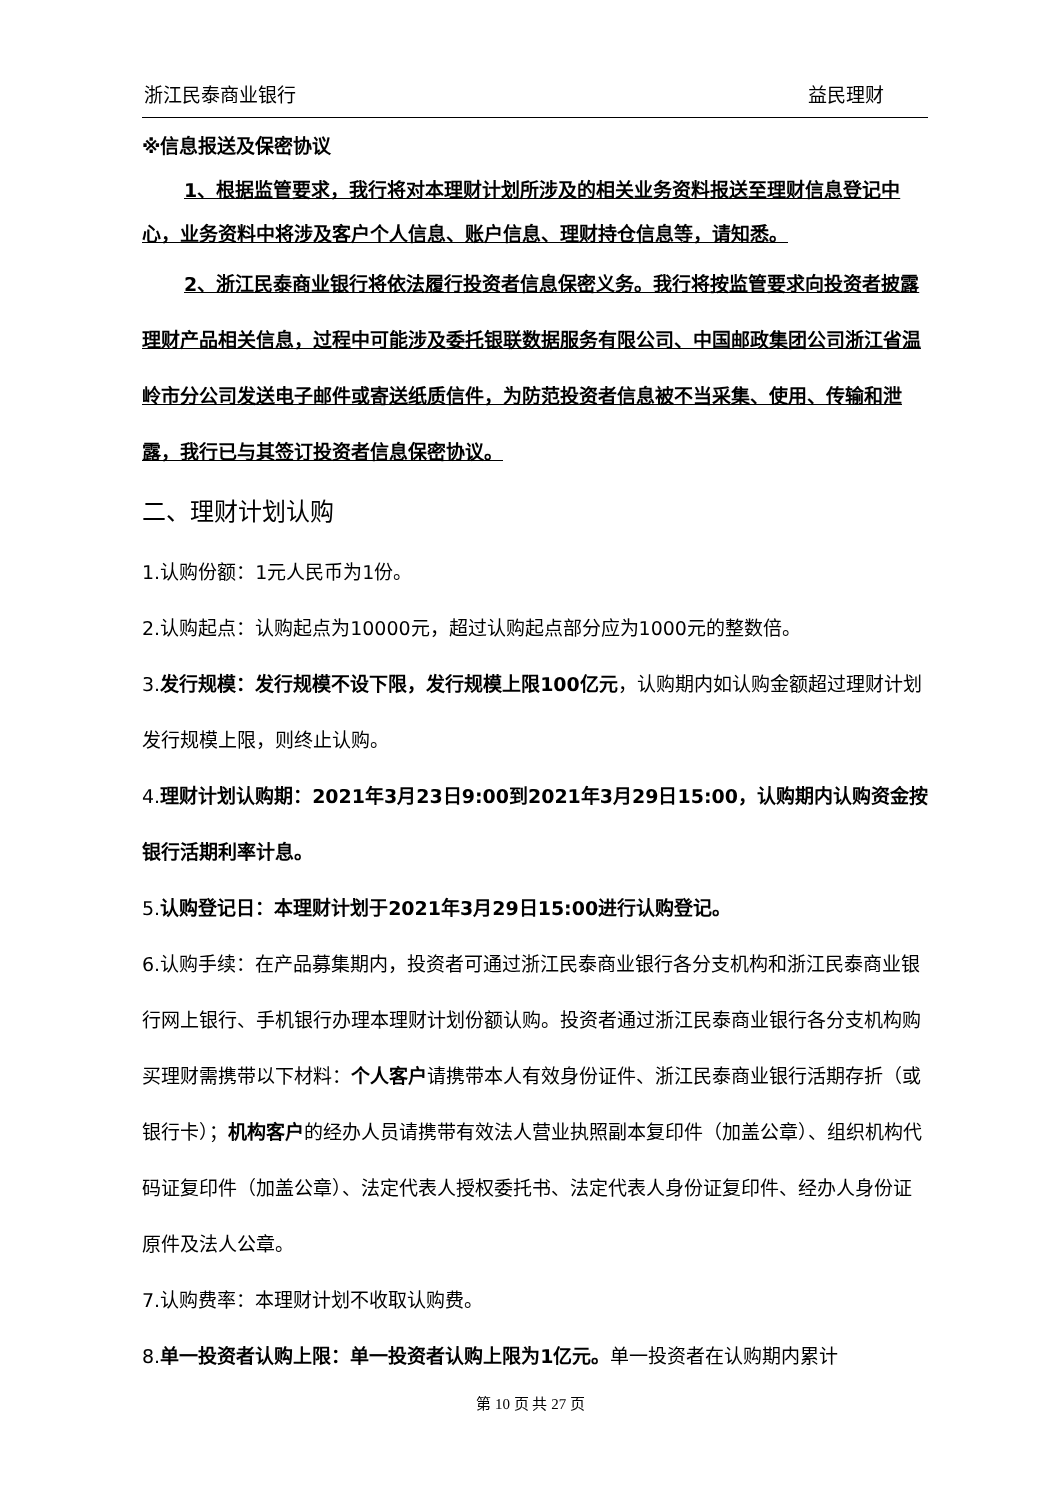浙江民泰商业银行 益民理财
※信息报送及保密协议
1、根据监管要求，我行将对本理财计划所涉及的相关业务资料报送至理财信息登记中心，业务资料中将涉及客户个人信息、账户信息、理财持仓信息等，请知悉。
2、浙江民泰商业银行将依法履行投资者信息保密义务。我行将按监管要求向投资者披露理财产品相关信息，过程中可能涉及委托银联数据服务有限公司、中国邮政集团公司浙江省温岭市分公司发送电子邮件或寄送纸质信件，为防范投资者信息被不当采集、使用、传输和泄露，我行已与其签订投资者信息保密协议。
二、理财计划认购
1.认购份额：1元人民币为1份。
2.认购起点：认购起点为10000元，超过认购起点部分应为1000元的整数倍。
3.发行规模：发行规模不设下限，发行规模上限100亿元，认购期内如认购金额超过理财计划发行规模上限，则终止认购。
4.理财计划认购期：2021年3月23日9:00到2021年3月29日15:00，认购期内认购资金按银行活期利率计息。
5.认购登记日：本理财计划于2021年3月29日15:00进行认购登记。
6.认购手续：在产品募集期内，投资者可通过浙江民泰商业银行各分支机构和浙江民泰商业银行网上银行、手机银行办理本理财计划份额认购。投资者通过浙江民泰商业银行各分支机构购买理财需携带以下材料：个人客户请携带本人有效身份证件、浙江民泰商业银行活期存折（或银行卡）；机构客户的经办人员请携带有效法人营业执照副本复印件（加盖公章）、组织机构代码证复印件（加盖公章）、法定代表人授权委托书、法定代表人身份证复印件、经办人身份证原件及法人公章。
7.认购费率：本理财计划不收取认购费。
8.单一投资者认购上限：单一投资者认购上限为1亿元。单一投资者在认购期内累计
第 10 页 共 27 页